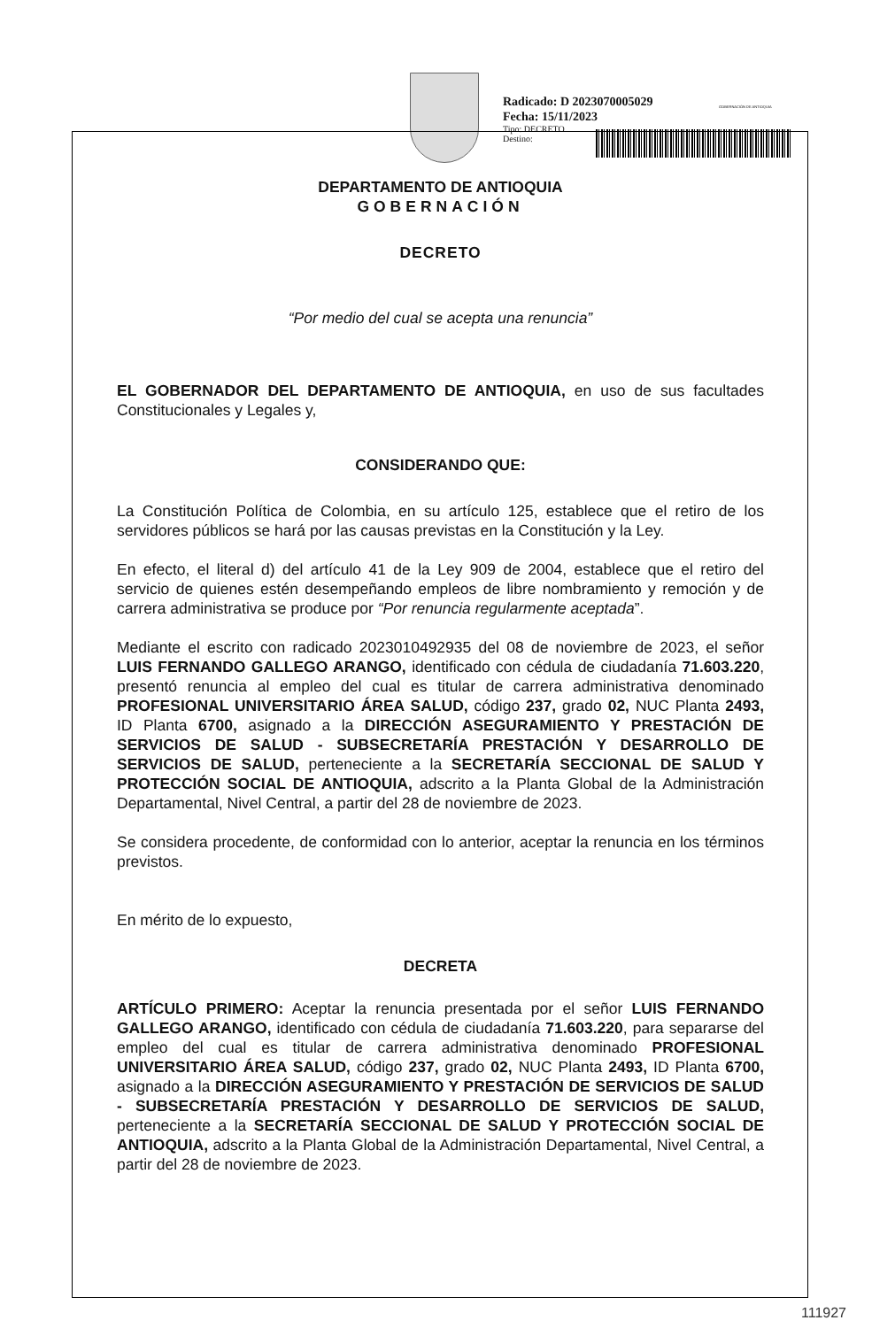Radicado: D 2023070005029
Fecha: 15/11/2023
Tipo: DECRETO
Destino:
GOBERNACIÓN DE ANTIOQUIA
DEPARTAMENTO DE ANTIOQUIA
GOBERNACIÓN
DECRETO
“Por medio del cual se acepta una renuncia”
EL GOBERNADOR DEL DEPARTAMENTO DE ANTIOQUIA, en uso de sus facultades Constitucionales y Legales y,
CONSIDERANDO QUE:
La Constitución Política de Colombia, en su artículo 125, establece que el retiro de los servidores públicos se hará por las causas previstas en la Constitución y la Ley.
En efecto, el literal d) del artículo 41 de la Ley 909 de 2004, establece que el retiro del servicio de quienes estén desempeñando empleos de libre nombramiento y remoción y de carrera administrativa se produce por “Por renuncia regularmente aceptada”.
Mediante el escrito con radicado 2023010492935 del 08 de noviembre de 2023, el señor LUIS FERNANDO GALLEGO ARANGO, identificado con cédula de ciudadanía 71.603.220, presentó renuncia al empleo del cual es titular de carrera administrativa denominado PROFESIONAL UNIVERSITARIO ÁREA SALUD, código 237, grado 02, NUC Planta 2493, ID Planta 6700, asignado a la DIRECCIÓN ASEGURAMIENTO Y PRESTACIÓN DE SERVICIOS DE SALUD - SUBSECRETARÍA PRESTACIÓN Y DESARROLLO DE SERVICIOS DE SALUD, perteneciente a la SECRETARÍA SECCIONAL DE SALUD Y PROTECCIÓN SOCIAL DE ANTIOQUIA, adscrito a la Planta Global de la Administración Departamental, Nivel Central, a partir del 28 de noviembre de 2023.
Se considera procedente, de conformidad con lo anterior, aceptar la renuncia en los términos previstos.
En mérito de lo expuesto,
DECRETA
ARTÍCULO PRIMERO: Aceptar la renuncia presentada por el señor LUIS FERNANDO GALLEGO ARANGO, identificado con cédula de ciudadanía 71.603.220, para separarse del empleo del cual es titular de carrera administrativa denominado PROFESIONAL UNIVERSITARIO ÁREA SALUD, código 237, grado 02, NUC Planta 2493, ID Planta 6700, asignado a la DIRECCIÓN ASEGURAMIENTO Y PRESTACIÓN DE SERVICIOS DE SALUD - SUBSECRETARÍA PRESTACIÓN Y DESARROLLO DE SERVICIOS DE SALUD, perteneciente a la SECRETARÍA SECCIONAL DE SALUD Y PROTECCIÓN SOCIAL DE ANTIOQUIA, adscrito a la Planta Global de la Administración Departamental, Nivel Central, a partir del 28 de noviembre de 2023.
111927